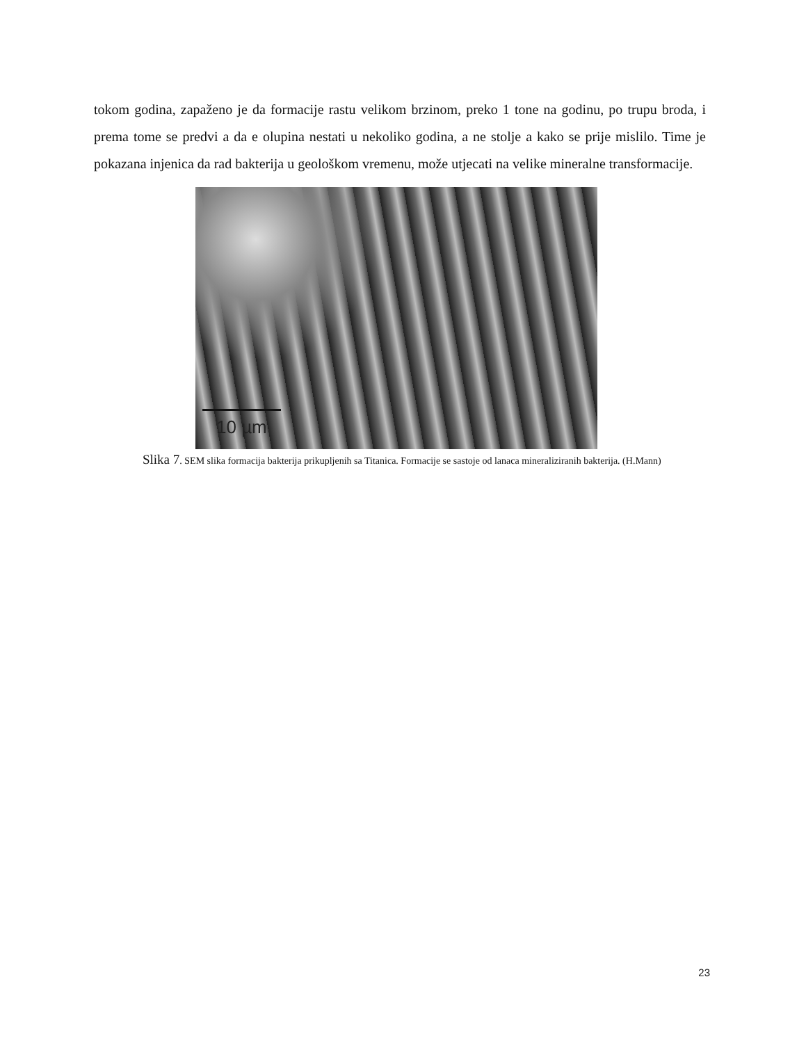tokom godina, zapaženo je da formacije rastu velikom brzinom, preko 1 tone na godinu, po trupu broda, i prema tome se predvi a da e olupina nestati u nekoliko godina, a ne stolje a kako se prije mislilo. Time je pokazana injenica da rad bakterija u geološkom vremenu, može utjecati na velike mineralne transformacije.
10 µm
Slika 7. SEM slika formacija bakterija prikupljenih sa Titanica. Formacije se sastoje od lanaca mineraliziranih bakterija. (H.Mann)
23